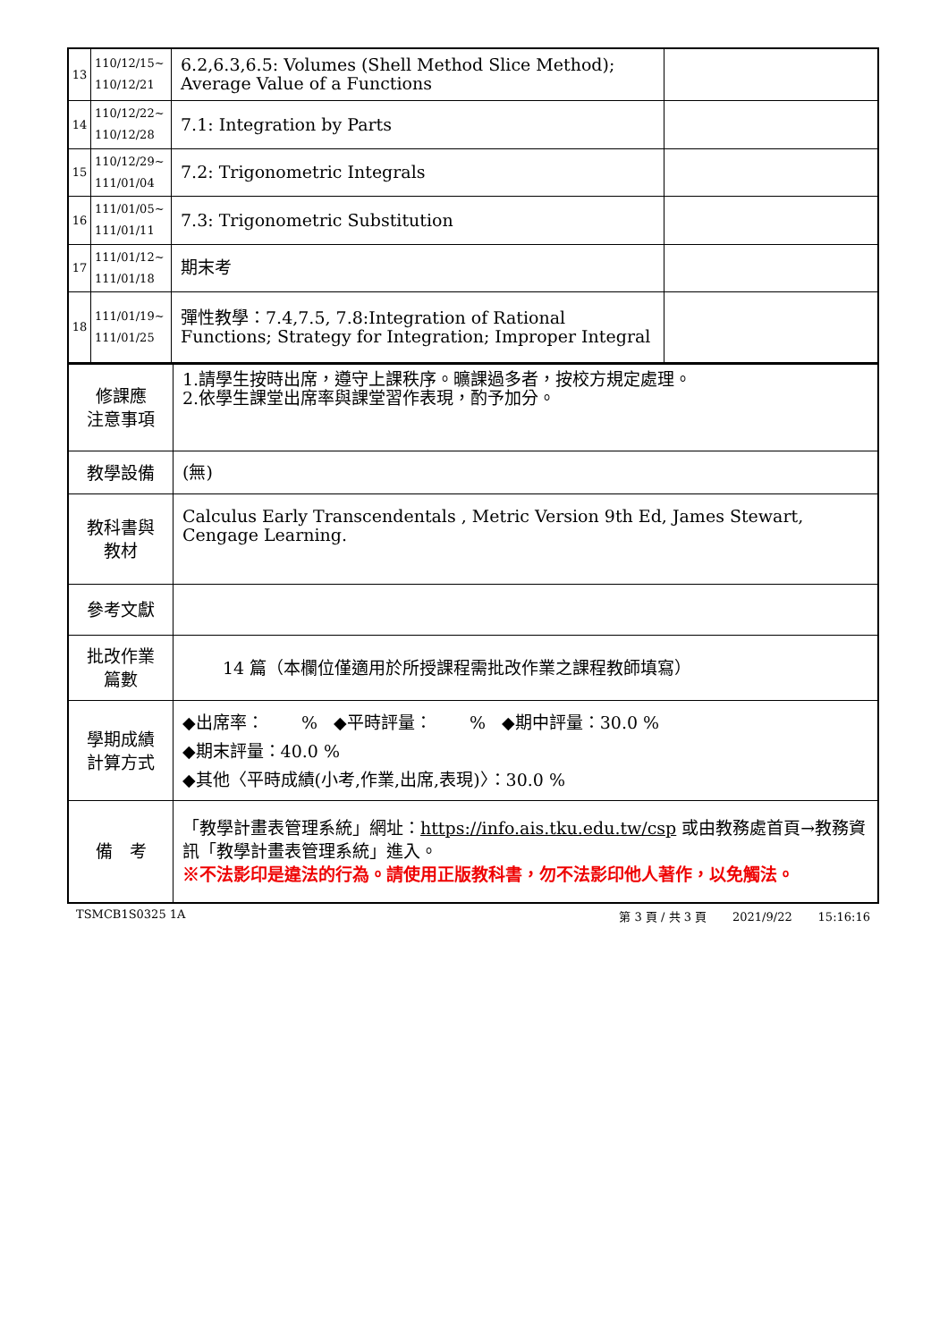| 13 | 110/12/15~ 110/12/21 | 6.2,6.3,6.5: Volumes (Shell Method Slice Method); Average Value of a Functions | |
| 14 | 110/12/22~ 110/12/28 | 7.1: Integration by Parts | |
| 15 | 110/12/29~ 111/01/04 | 7.2: Trigonometric Integrals | |
| 16 | 111/01/05~ 111/01/11 | 7.3: Trigonometric Substitution | |
| 17 | 111/01/12~ 111/01/18 | 期末考 | |
| 18 | 111/01/19~ 111/01/25 | 彈性教學：7.4,7.5, 7.8:Integration of Rational Functions; Strategy for Integration; Improper Integral | |
| 修課應 注意事項 | 1.請學生按時出席，遵守上課秩序。曠課過多者，按校方規定處理。 2.依學生課堂出席率與課堂習作表現，酌予加分。 |
| 教學設備 | (無) |
| 教科書與 教材 | Calculus Early Transcendentals , Metric Version 9th Ed, James Stewart, Cengage Learning. |
| 參考文獻 | |
| 批改作業 篇數 | 14 篇（本欄位僅適用於所授課程需批改作業之課程教師填寫） |
| 學期成績 計算方式 | ◆出席率： % ◆平時評量： % ◆期中評量：30.0 % ◆期末評量：40.0 % ◆其他〈平時成績(小考,作業,出席,表現)〉：30.0 % |
| 備 考 | 「教學計畫表管理系統」網址： https://info.ais.tku.edu.tw/csp 或由教務處首頁→教務資訊「教學計畫表管理系統」進入。 ※不法影印是違法的行為。請使用正版教科書，勿不法影印他人著作，以免觸法。 |
TSMCB1S0325 1A 第 3 頁 / 共 3 頁 2021/9/22 15:16:16